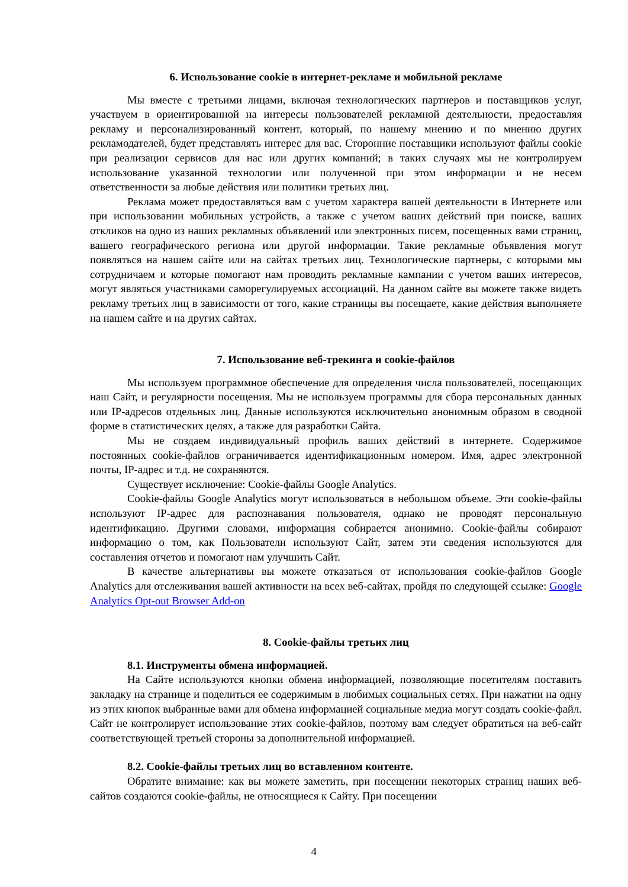6. Использование cookie в интернет-рекламе и мобильной рекламе
Мы вместе с третьими лицами, включая технологических партнеров и поставщиков услуг, участвуем в ориентированной на интересы пользователей рекламной деятельности, предоставляя рекламу и персонализированный контент, который, по нашему мнению и по мнению других рекламодателей, будет представлять интерес для вас. Сторонние поставщики используют файлы cookie при реализации сервисов для нас или других компаний; в таких случаях мы не контролируем использование указанной технологии или полученной при этом информации и не несем ответственности за любые действия или политики третьих лиц.
Реклама может предоставляться вам с учетом характера вашей деятельности в Интернете или при использовании мобильных устройств, а также с учетом ваших действий при поиске, ваших откликов на одно из наших рекламных объявлений или электронных писем, посещенных вами страниц, вашего географического региона или другой информации. Такие рекламные объявления могут появляться на нашем сайте или на сайтах третьих лиц. Технологические партнеры, с которыми мы сотрудничаем и которые помогают нам проводить рекламные кампании с учетом ваших интересов, могут являться участниками саморегулируемых ассоциаций. На данном сайте вы можете также видеть рекламу третьих лиц в зависимости от того, какие страницы вы посещаете, какие действия выполняете на нашем сайте и на других сайтах.
7. Использование веб-трекинга и cookie-файлов
Мы используем программное обеспечение для определения числа пользователей, посещающих наш Сайт, и регулярности посещения. Мы не используем программы для сбора персональных данных или IP-адресов отдельных лиц. Данные используются исключительно анонимным образом в сводной форме в статистических целях, а также для разработки Сайта.
Мы не создаем индивидуальный профиль ваших действий в интернете. Содержимое постоянных cookie-файлов ограничивается идентификационным номером. Имя, адрес электронной почты, IP-адрес и т.д. не сохраняются.
Существует исключение: Cookie-файлы Google Analytics.
Cookie-файлы Google Analytics могут использоваться в небольшом объеме. Эти cookie-файлы используют IP-адрес для распознавания пользователя, однако не проводят персональную идентификацию. Другими словами, информация собирается анонимно. Cookie-файлы собирают информацию о том, как Пользователи используют Сайт, затем эти сведения используются для составления отчетов и помогают нам улучшить Сайт.
В качестве альтернативы вы можете отказаться от использования cookie-файлов Google Analytics для отслеживания вашей активности на всех веб-сайтах, пройдя по следующей ссылке: Google Analytics Opt-out Browser Add-on
8. Cookie-файлы третьих лиц
8.1. Инструменты обмена информацией.
На Сайте используются кнопки обмена информацией, позволяющие посетителям поставить закладку на странице и поделиться ее содержимым в любимых социальных сетях. При нажатии на одну из этих кнопок выбранные вами для обмена информацией социальные медиа могут создать cookie-файл. Сайт не контролирует использование этих cookie-файлов, поэтому вам следует обратиться на веб-сайт соответствующей третьей стороны за дополнительной информацией.
8.2. Cookie-файлы третьих лиц во вставленном контенте.
Обратите внимание: как вы можете заметить, при посещении некоторых страниц наших веб-сайтов создаются cookie-файлы, не относящиеся к Сайту. При посещении
4